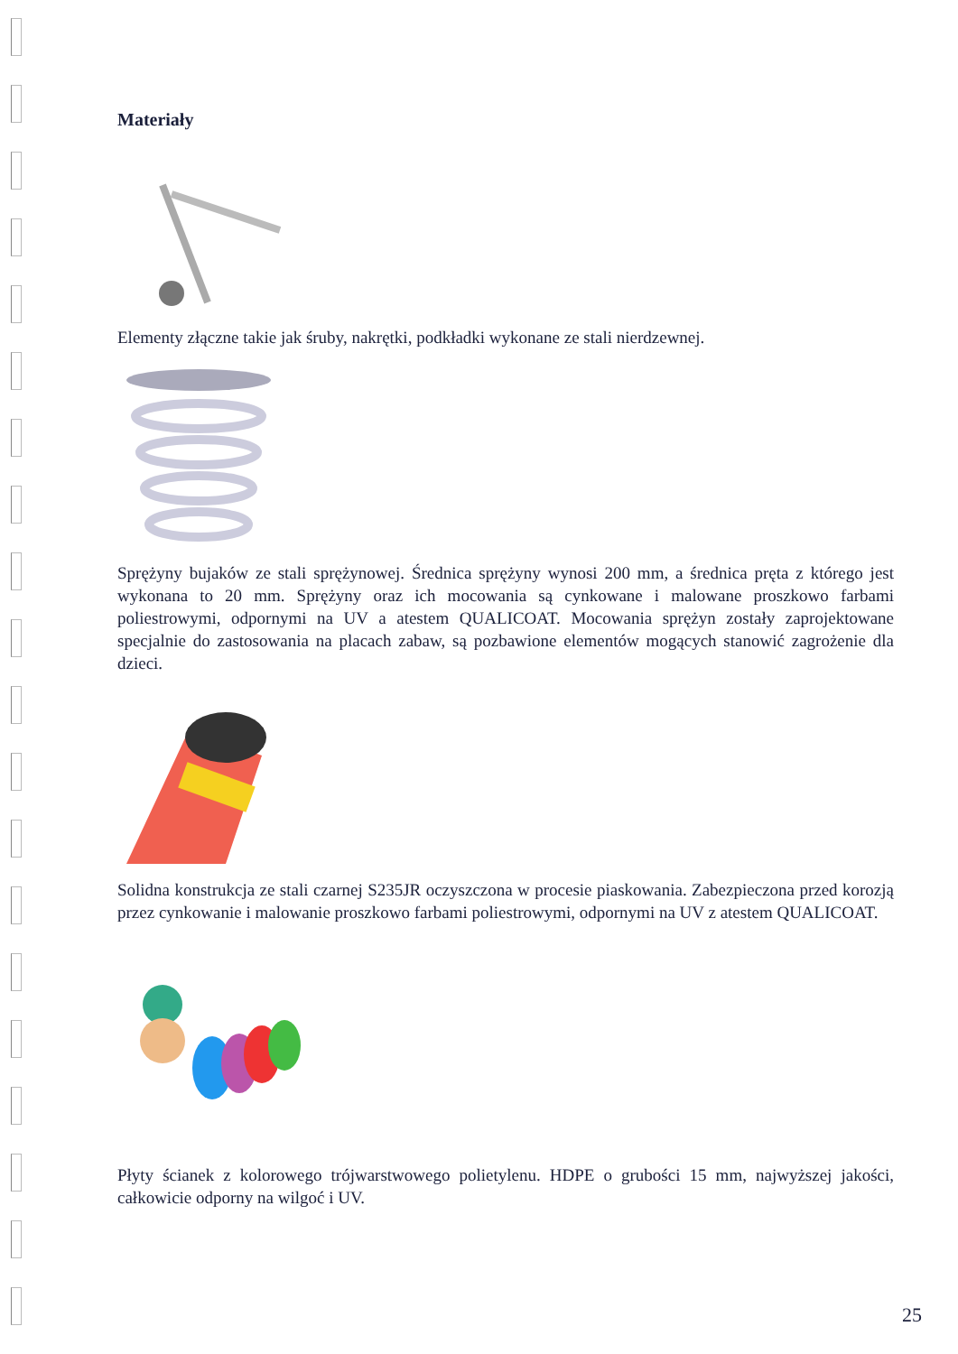Materiały
Elementy złączne takie jak śruby, nakrętki, podkładki wykonane ze stali nierdzewnej.
Sprężyny bujaków ze stali sprężynowej. Średnica sprężyny wynosi 200 mm, a średnica pręta z którego jest wykonana to 20 mm. Sprężyny oraz ich mocowania są cynkowane i malowane proszkowo farbami poliestrowymi, odpornymi na UV a atestem QUALICOAT. Mocowania sprężyn zostały zaprojektowane specjalnie do zastosowania na placach zabaw, są pozbawione elementów mogących stanowić zagrożenie dla dzieci.
Solidna konstrukcja ze stali czarnej S235JR oczyszczona w procesie piaskowania. Zabezpieczona przed korozją przez cynkowanie i malowanie proszkowo farbami poliestrowymi, odpornymi na UV z atestem QUALICOAT.
Płyty ścianek z kolorowego trójwarstwowego polietylenu. HDPE o grubości 15 mm, najwyższej jakości, całkowicie odporny na wilgoć i UV.
25